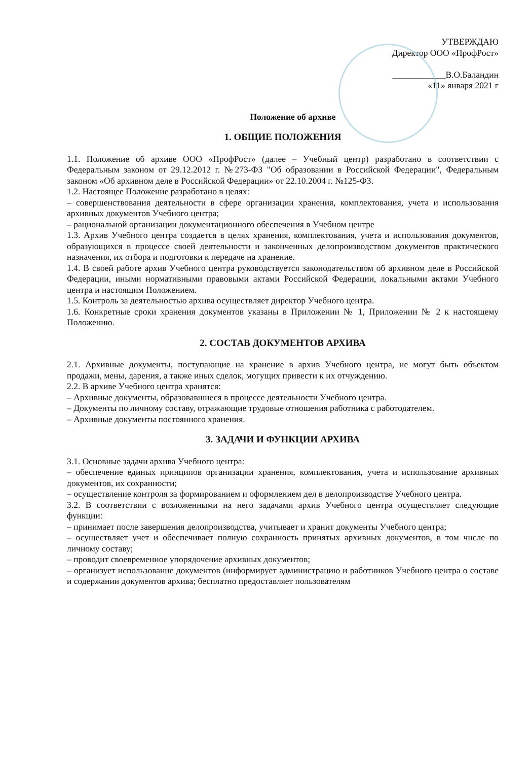УТВЕРЖДАЮ
Директор ООО «ПрофРост»
____________В.О.Баландин
«11» января 2021 г
Положение об архиве
1. ОБЩИЕ ПОЛОЖЕНИЯ
1.1. Положение об архиве ООО «ПрофРост» (далее – Учебный центр) разработано в соответствии с Федеральным законом от 29.12.2012 г. №273-ФЗ "Об образовании в Российской Федерации", Федеральным законом «Об архивном деле в Российской Федерации» от 22.10.2004 г. №125-ФЗ.
1.2. Настоящее Положение разработано в целях:
– совершенствования деятельности в сфере организации хранения, комплектования, учета и использования архивных документов Учебного центра;
– рациональной организации документационного обеспечения в Учебном центре
1.3. Архив Учебного центра создается в целях хранения, комплектования, учета и использования документов, образующихся в процессе своей деятельности и законченных делопроизводством документов практического назначения, их отбора и подготовки к передаче на хранение.
1.4. В своей работе архив Учебного центра руководствуется законодательством об архивном деле в Российской Федерации, иными нормативными правовыми актами Российской Федерации, локальными актами Учебного центра и настоящим Положением.
1.5. Контроль за деятельностью архива осуществляет директор Учебного центра.
1.6. Конкретные сроки хранения документов указаны в Приложении № 1, Приложении № 2 к настоящему Положению.
2. СОСТАВ ДОКУМЕНТОВ АРХИВА
2.1. Архивные документы, поступающие на хранение в архив Учебного центра, не могут быть объектом продажи, мены, дарения, а также иных сделок, могущих привести к их отчуждению.
2.2. В архиве Учебного центра хранятся:
– Архивные документы, образовавшиеся в процессе деятельности Учебного центра.
– Документы по личному составу, отражающие трудовые отношения работника с работодателем.
– Архивные документы постоянного хранения.
3. ЗАДАЧИ И ФУНКЦИИ АРХИВА
3.1. Основные задачи архива Учебного центра:
– обеспечение единых принципов организации хранения, комплектования, учета и использование архивных документов, их сохранности;
– осуществление контроля за формированием и оформлением дел в делопроизводстве Учебного центра.
3.2. В соответствии с возложенными на него задачами архив Учебного центра осуществляет следующие функции:
– принимает после завершения делопроизводства, учитывает и хранит документы Учебного центра;
– осуществляет учет и обеспечивает полную сохранность принятых архивных документов, в том числе по личному составу;
– проводит своевременное упорядочение архивных документов;
– организует использование документов (информирует администрацию и работников Учебного центра о составе и содержании документов архива; бесплатно предоставляет пользователям